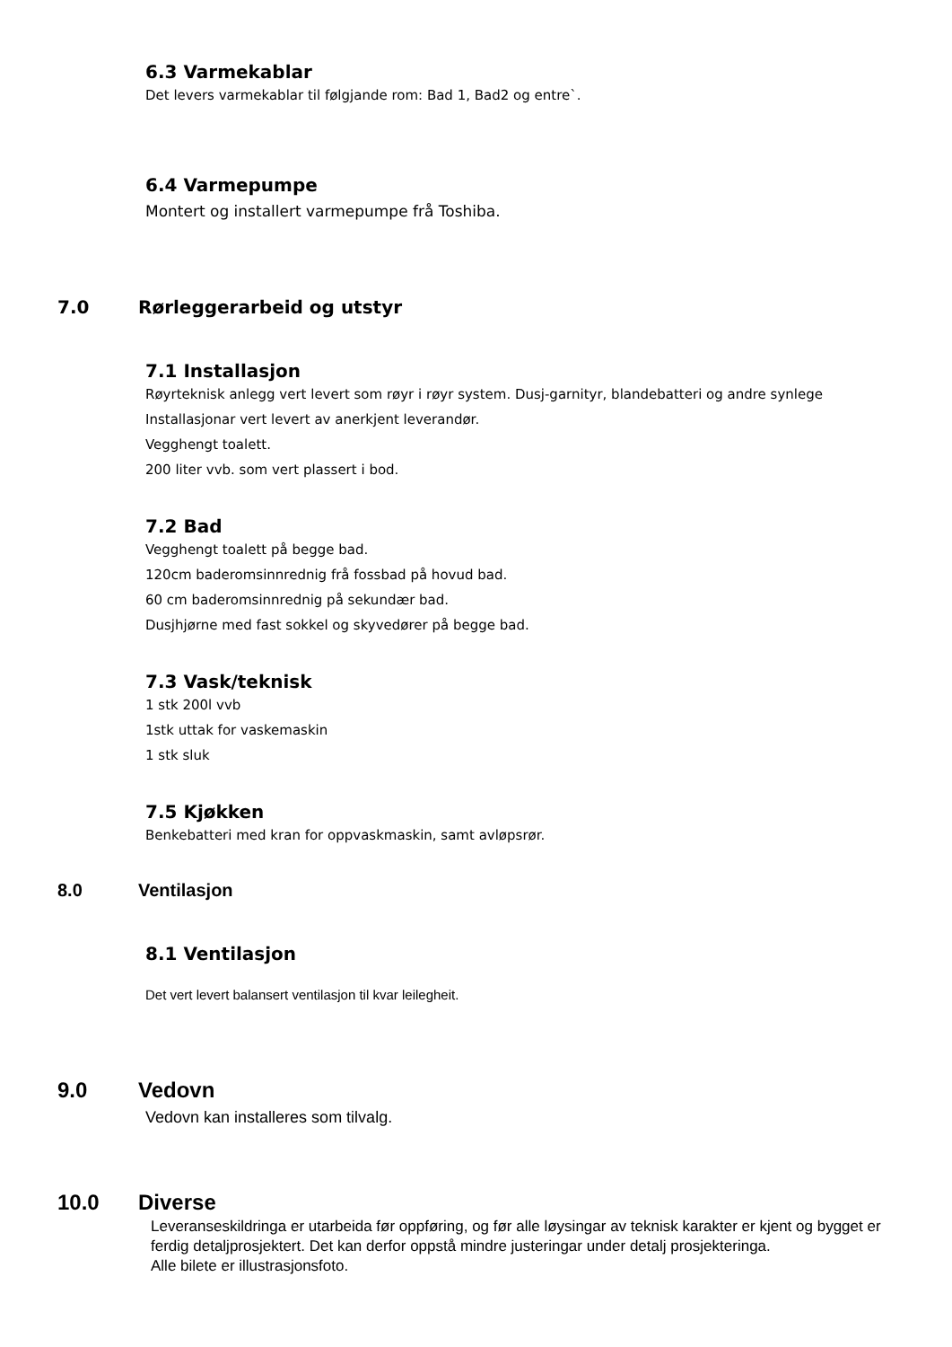6.3 Varmekablar
Det levers varmekablar til følgjande rom: Bad 1, Bad2 og entre`.
6.4 Varmepumpe
Montert og installert varmepumpe frå Toshiba.
7.0 Rørleggerarbeid og utstyr
7.1 Installasjon
Røyrteknisk anlegg vert levert som røyr i røyr system. Dusj-garnityr, blandebatteri og andre synlege
Installasjonar vert levert av anerkjent leverandør.
Vegghengt toalett.
200 liter vvb. som vert plassert i bod.
7.2 Bad
Vegghengt toalett på begge bad.
120cm baderomsinnrednig frå fossbad på hovud bad.
60 cm baderomsinnrednig på sekundær bad.
Dusjhjørne med fast sokkel og skyvedører på begge bad.
7.3 Vask/teknisk
1 stk 200l vvb
1stk uttak for vaskemaskin
1 stk sluk
7.5 Kjøkken
Benkebatteri med kran for oppvaskmaskin, samt avløpsrør.
8.0 Ventilasjon
8.1 Ventilasjon
Det vert levert balansert ventilasjon til kvar leilegheit.
9.0 Vedovn
Vedovn kan installeres som tilvalg.
10.0 Diverse
Leveranseskildringa er utarbeida før oppføring, og før alle løysingar av teknisk karakter er kjent og bygget er ferdig detaljprosjektert. Det kan derfor oppstå mindre justeringar under detalj prosjekteringa.
Alle bilete er illustrasjonsfoto.